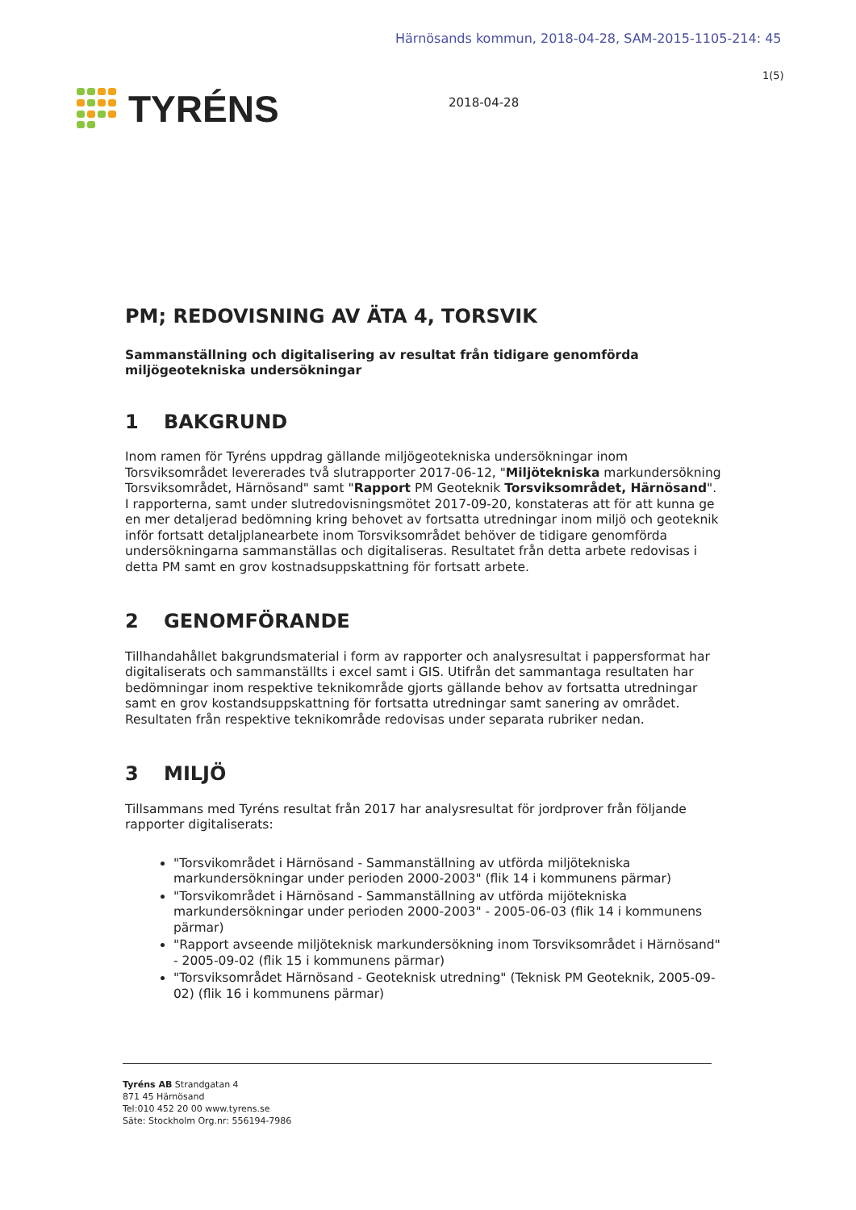Härnösands kommun, 2018-04-28, SAM-2015-1105-214: 45
1(5)
TYRÉNS 2018-04-28
PM; REDOVISNING AV ÄTA 4, TORSVIK
Sammanställning och digitalisering av resultat från tidigare genomförda miljögeotekniska undersökningar
1 BAKGRUND
Inom ramen för Tyréns uppdrag gällande miljögeotekniska undersökningar inom Torsviksområdet levererades två slutrapporter 2017-06-12, "Miljötekniska markundersökning Torsviksområdet, Härnösand" samt "Rapport PM Geoteknik Torsviksområdet, Härnösand". I rapporterna, samt under slutredovisningsmötet 2017-09-20, konstateras att för att kunna ge en mer detaljerad bedömning kring behovet av fortsatta utredningar inom miljö och geoteknik inför fortsatt detaljplanearbete inom Torsviksområdet behöver de tidigare genomförda undersökningarna sammanställas och digitaliseras. Resultatet från detta arbete redovisas i detta PM samt en grov kostnadsuppskattning för fortsatt arbete.
2 GENOMFÖRANDE
Tillhandahållet bakgrundsmaterial i form av rapporter och analysresultat i pappersformat har digitaliserats och sammanställts i excel samt i GIS. Utifrån det sammantaga resultaten har bedömningar inom respektive teknikområde gjorts gällande behov av fortsatta utredningar samt en grov kostandsuppskattning för fortsatta utredningar samt sanering av området. Resultaten från respektive teknikområde redovisas under separata rubriker nedan.
3 MILJÖ
Tillsammans med Tyréns resultat från 2017 har analysresultat för jordprover från följande rapporter digitaliserats:
"Torsvikområdet i Härnösand - Sammanställning av utförda miljötekniska markundersökningar under perioden 2000-2003" (flik 14 i kommunens pärmar)
"Torsvikområdet i Härnösand - Sammanställning av utförda mijötekniska markundersökningar under perioden 2000-2003" - 2005-06-03 (flik 14 i kommunens pärmar)
"Rapport avseende miljöteknisk markundersökning inom Torsviksområdet i Härnösand" - 2005-09-02 (flik 15 i kommunens pärmar)
"Torsviksområdet Härnösand - Geoteknisk utredning" (Teknisk PM Geoteknik, 2005-09-02) (flik 16 i kommunens pärmar)
Tyréns AB Strandgatan 4
871 45 Härnösand
Tel:010 452 20 00 www.tyrens.se
Säte: Stockholm Org.nr: 556194-7986